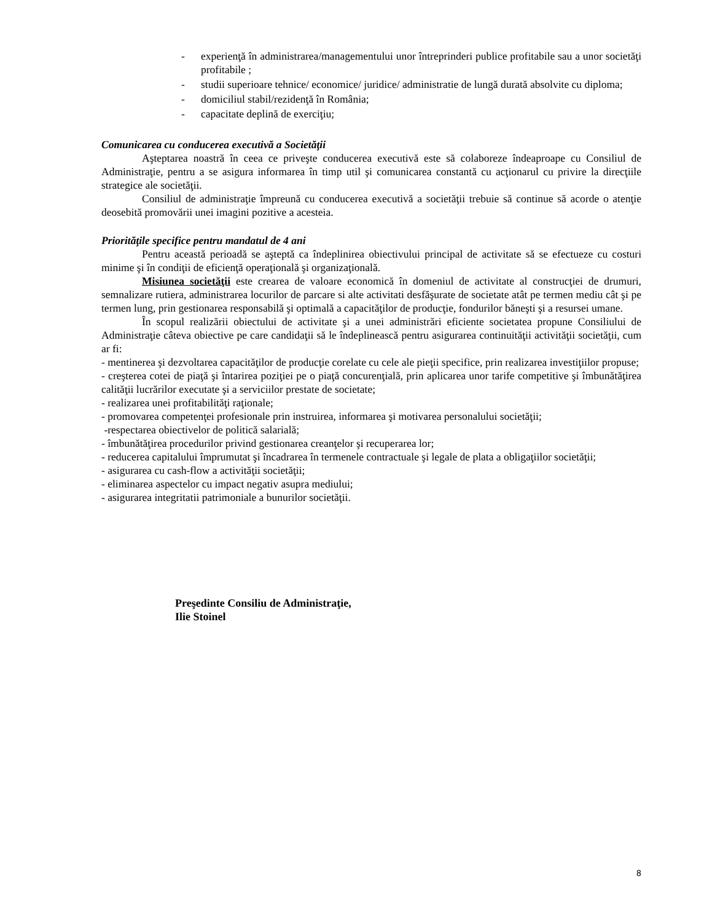- experienţă în administrarea/managementului unor întreprinderi publice profitabile sau a unor societăţi profitabile ;
- studii superioare tehnice/ economice/ juridice/ administratie de lungă durată absolvite cu diploma;
- domiciliul stabil/rezidenţă în România;
- capacitate deplină de exerciţiu;
Comunicarea cu conducerea executivă a Societăţii
Aşteptarea noastră în ceea ce priveşte conducerea executivă este să colaboreze îndeaproape cu Consiliul de Administraţie, pentru a se asigura informarea în timp util şi comunicarea constantă cu acţionarul cu privire la direcţiile strategice ale societăţii.
Consiliul de administraţie împreună cu conducerea executivă a societăţii trebuie să continue să acorde o atenţie deosebită promovării unei imagini pozitive a acesteia.
Priorităţile specifice pentru mandatul de 4 ani
Pentru această perioadă se aşteptă ca îndeplinirea obiectivului principal de activitate să se efectueze cu costuri minime şi în condiţii de eficienţă operaţională şi organizaţională.
Misiunea societăţii este crearea de valoare economică în domeniul de activitate al construcţiei de drumuri, semnalizare rutiera, administrarea locurilor de parcare si alte activitati desfăşurate de societate atât pe termen mediu cât şi pe termen lung, prin gestionarea responsabilă şi optimală a capacităţilor de producţie, fondurilor băneşti şi a resursei umane.
În scopul realizării obiectului de activitate şi a unei administrări eficiente societatea propune Consiliului de Administraţie câteva obiective pe care candidaţii să le îndeplinească pentru asigurarea continuităţii activităţii societăţii, cum ar fi:
- mentinerea şi dezvoltarea capacităţilor de producţie corelate cu cele ale pieţii specifice, prin realizarea investiţiilor propuse;
- creşterea cotei de piaţă şi întarirea poziţiei pe o piaţă concurenţială, prin aplicarea unor tarife competitive şi îmbunătăţirea calităţii lucrărilor executate şi a serviciilor prestate de societate;
- realizarea unei profitabilităţi raţionale;
- promovarea competenţei profesionale prin instruirea, informarea şi motivarea personalului societăţii;
-respectarea obiectivelor de politică salarială;
- îmbunătăţirea procedurilor privind gestionarea creanţelor şi recuperarea lor;
- reducerea capitalului împrumutat şi încadrarea în termenele contractuale şi legale de plata a obligaţiilor societăţii;
- asigurarea cu cash-flow a activităţii societăţii;
- eliminarea aspectelor cu impact negativ asupra mediului;
- asigurarea integritatii patrimoniale a bunurilor societăţii.
Preşedinte Consiliu de Administraţie,
Ilie Stoinel
8